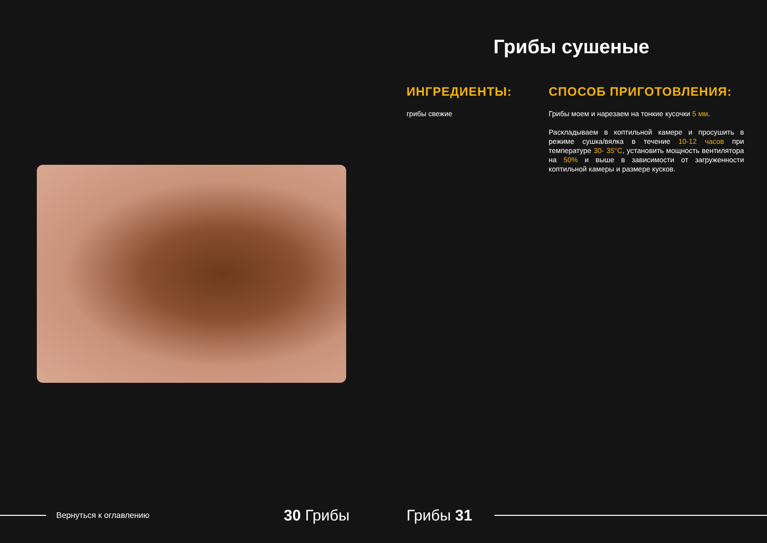Вернуться к оглавлению 30 Грибы
Грибы сушеные
ИНГРЕДИЕНТЫ:
грибы свежие
СПОСОБ ПРИГОТОВЛЕНИЯ:
Грибы моем и нарезаем на тонкие кусочки 5 мм.
Раскладываем в коптильной камере и просушить в режиме сушка/вялка в течение 10-12 часов при температуре 30- 35°C, установить мощность вентилятора на 50% и выше в зависимости от загруженности коптильной камеры и размере кусков.
Грибы 31